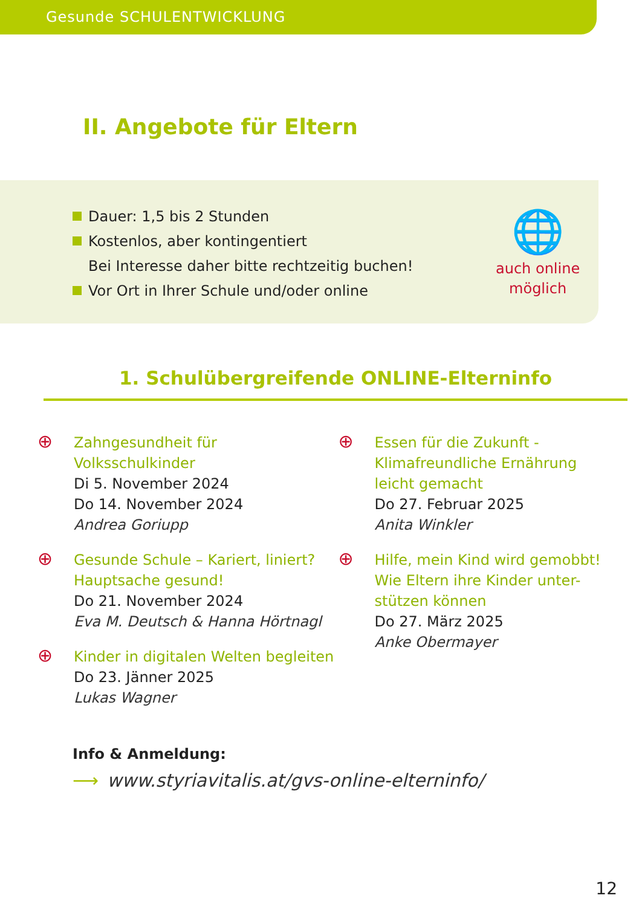Gesunde SCHULENTWICKLUNG
II. Angebote für Eltern
Dauer: 1,5 bis 2 Stunden
Kostenlos, aber kontingentiert
Bei Interesse daher bitte rechtzeitig buchen!
Vor Ort in Ihrer Schule und/oder online
🌐
auch online
möglich
1. Schulübergreifende ONLINE-Elterninfo
⊕
Zahngesundheit für
Volksschulkinder
Di 5. November 2024
Do 14. November 2024
Andrea Goriupp
⊕
Gesunde Schule – Kariert, liniert?
Hauptsache gesund!
Do 21. November 2024
Eva M. Deutsch & Hanna Hörtnagl
⊕
Kinder in digitalen Welten begleiten
Do 23. Jänner 2025
Lukas Wagner
⊕
Essen für die Zukunft -
Klimafreundliche Ernährung
leicht gemacht
Do 27. Februar 2025
Anita Winkler
⊕
Hilfe, mein Kind wird gemobbt!
Wie Eltern ihre Kinder unter-
stützen können
Do 27. März 2025
Anke Obermayer
Info & Anmeldung:
⟶ www.styriavitalis.at/gvs-online-elterninfo/
12